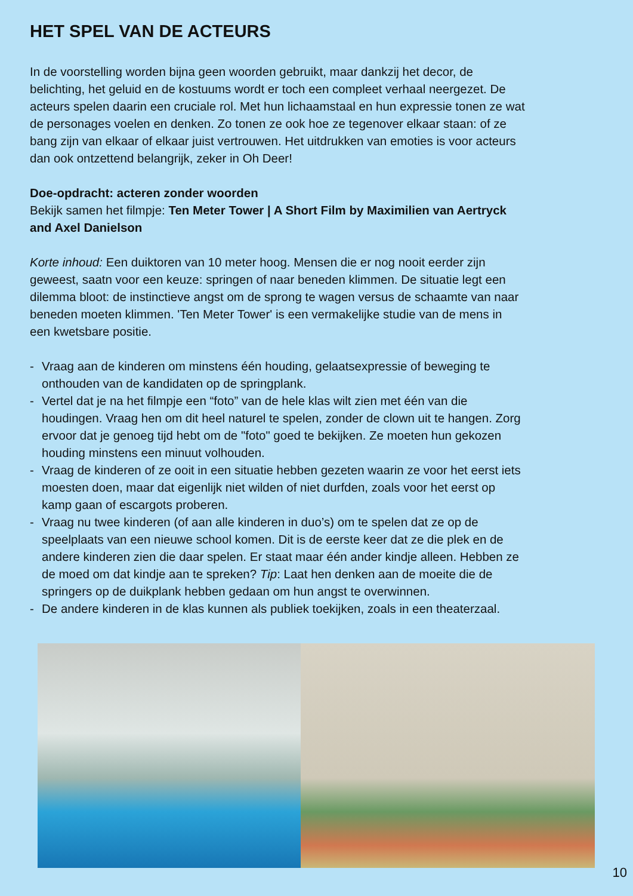HET SPEL VAN DE ACTEURS
In de voorstelling worden bijna geen woorden gebruikt, maar dankzij het decor, de belichting, het geluid en de kostuums wordt er toch een compleet verhaal neergezet. De acteurs spelen daarin een cruciale rol. Met hun lichaamstaal en hun expressie tonen ze wat de personages voelen en denken. Zo tonen ze ook hoe ze tegenover elkaar staan: of ze bang zijn van elkaar of elkaar juist vertrouwen. Het uitdrukken van emoties is voor acteurs dan ook ontzettend belangrijk, zeker in Oh Deer!
Doe-opdracht: acteren zonder woorden
Bekijk samen het filmpje: Ten Meter Tower | A Short Film by Maximilien van Aertryck and Axel Danielson
Korte inhoud: Een duiktoren van 10 meter hoog. Mensen die er nog nooit eerder zijn geweest, saatn voor een keuze: springen of naar beneden klimmen. De situatie legt een dilemma bloot: de instinctieve angst om de sprong te wagen versus de schaamte van naar beneden moeten klimmen. 'Ten Meter Tower' is een vermakelijke studie van de mens in een kwetsbare positie.
- Vraag aan de kinderen om minstens één houding, gelaatsexpressie of beweging te onthouden van de kandidaten op de springplank.
- Vertel dat je na het filmpje een “foto” van de hele klas wilt zien met één van die houdingen. Vraag hen om dit heel naturel te spelen, zonder de clown uit te hangen. Zorg ervoor dat je genoeg tijd hebt om de "foto" goed te bekijken. Ze moeten hun gekozen houding minstens een minuut volhouden.
- Vraag de kinderen of ze ooit in een situatie hebben gezeten waarin ze voor het eerst iets moesten doen, maar dat eigenlijk niet wilden of niet durfden, zoals voor het eerst op kamp gaan of escargots proberen.
- Vraag nu twee kinderen (of aan alle kinderen in duo’s) om te spelen dat ze op de speelplaats van een nieuwe school komen. Dit is de eerste keer dat ze die plek en de andere kinderen zien die daar spelen. Er staat maar één ander kindje alleen. Hebben ze de moed om dat kindje aan te spreken? Tip: Laat hen denken aan de moeite die de springers op de duikplank hebben gedaan om hun angst te overwinnen.
- De andere kinderen in de klas kunnen als publiek toekijken, zoals in een theaterzaal.
10